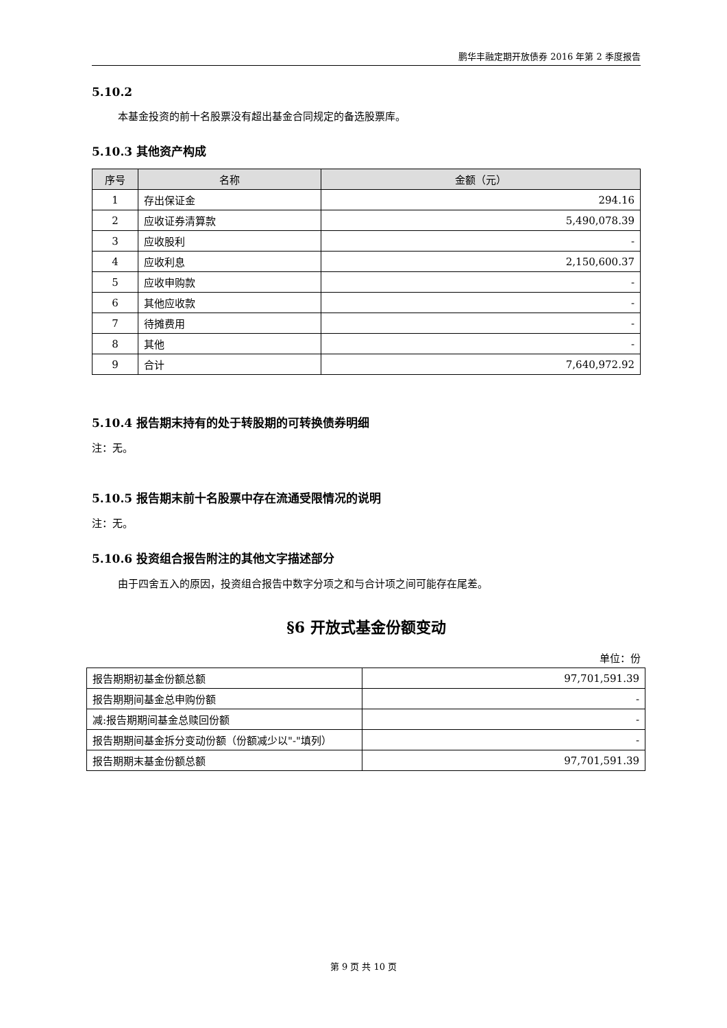鹏华丰融定期开放债券 2016 年第 2 季度报告
5.10.2
本基金投资的前十名股票没有超出基金合同规定的备选股票库。
5.10.3 其他资产构成
| 序号 | 名称 | 金额（元） |
| --- | --- | --- |
| 1 | 存出保证金 | 294.16 |
| 2 | 应收证券清算款 | 5,490,078.39 |
| 3 | 应收股利 | - |
| 4 | 应收利息 | 2,150,600.37 |
| 5 | 应收申购款 | - |
| 6 | 其他应收款 | - |
| 7 | 待摊费用 | - |
| 8 | 其他 | - |
| 9 | 合计 | 7,640,972.92 |
5.10.4 报告期末持有的处于转股期的可转换债券明细
注：无。
5.10.5 报告期末前十名股票中存在流通受限情况的说明
注：无。
5.10.6 投资组合报告附注的其他文字描述部分
由于四舍五入的原因，投资组合报告中数字分项之和与合计项之间可能存在尾差。
§6 开放式基金份额变动
单位：份
| 报告期期初基金份额总额 | 97,701,591.39 |
| 报告期期间基金总申购份额 | - |
| 减:报告期期间基金总赎回份额 | - |
| 报告期期间基金拆分变动份额（份额减少以"-"填列） | - |
| 报告期期末基金份额总额 | 97,701,591.39 |
第 9 页 共 10 页